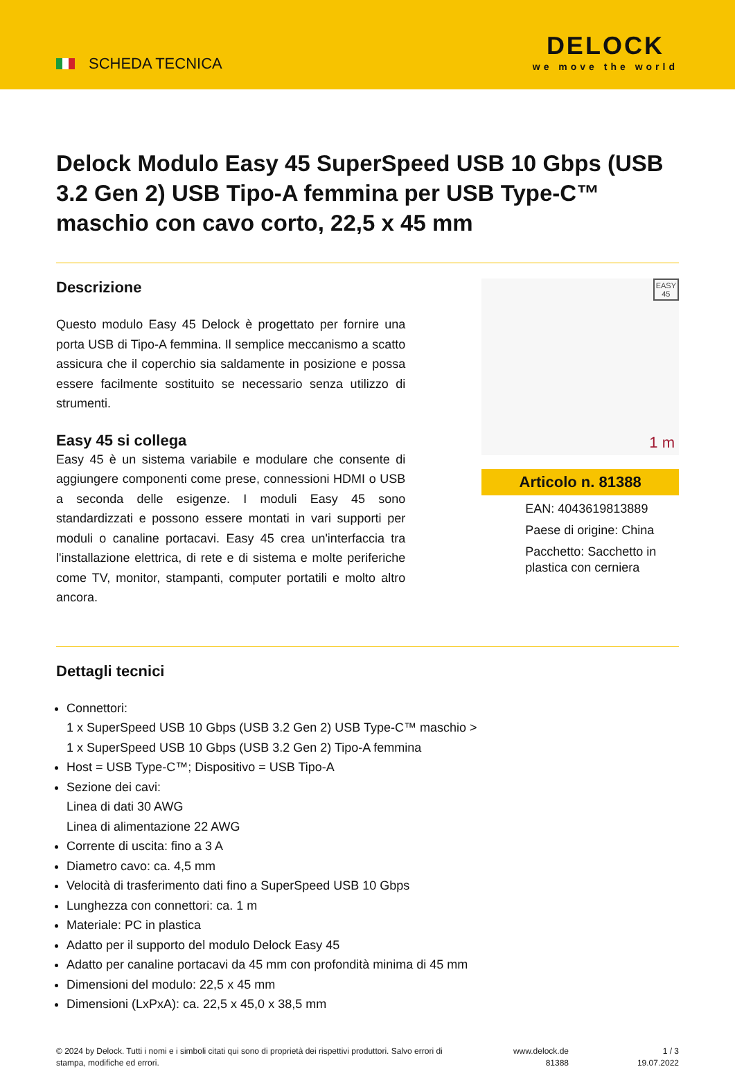SCHEDA TECNICA
DELOCK
we move the world
Delock Modulo Easy 45 SuperSpeed USB 10 Gbps (USB 3.2 Gen 2) USB Tipo-A femmina per USB Type-C™ maschio con cavo corto, 22,5 x 45 mm
Descrizione
Questo modulo Easy 45 Delock è progettato per fornire una porta USB di Tipo-A femmina. Il semplice meccanismo a scatto assicura che il coperchio sia saldamente in posizione e possa essere facilmente sostituito se necessario senza utilizzo di strumenti.
Easy 45 si collega
Easy 45 è un sistema variabile e modulare che consente di aggiungere componenti come prese, connessioni HDMI o USB a seconda delle esigenze. I moduli Easy 45 sono standardizzati e possono essere montati in vari supporti per moduli o canaline portacavi. Easy 45 crea un'interfaccia tra l'installazione elettrica, di rete e di sistema e molte periferiche come TV, monitor, stampanti, computer portatili e molto altro ancora.
EASY
45
1 m
Articolo n. 81388
EAN: 4043619813889
Paese di origine: China
Pacchetto: Sacchetto in plastica con cerniera
Dettagli tecnici
Connettori:
1 x SuperSpeed USB 10 Gbps (USB 3.2 Gen 2) USB Type-C™ maschio >
1 x SuperSpeed USB 10 Gbps (USB 3.2 Gen 2) Tipo-A femmina
Host = USB Type-C™; Dispositivo = USB Tipo-A
Sezione dei cavi:
Linea di dati 30 AWG
Linea di alimentazione 22 AWG
Corrente di uscita: fino a 3 A
Diametro cavo: ca. 4,5 mm
Velocità di trasferimento dati fino a SuperSpeed USB 10 Gbps
Lunghezza con connettori: ca. 1 m
Materiale: PC in plastica
Adatto per il supporto del modulo Delock Easy 45
Adatto per canaline portacavi da 45 mm con profondità minima di 45 mm
Dimensioni del modulo: 22,5 x 45 mm
Dimensioni (LxPxA): ca. 22,5 x 45,0 x 38,5 mm
© 2024 by Delock. Tutti i nomi e i simboli citati qui sono di proprietà dei rispettivi produttori. Salvo errori di stampa, modifiche ed errori.
www.delock.de
81388
1 / 3
19.07.2022